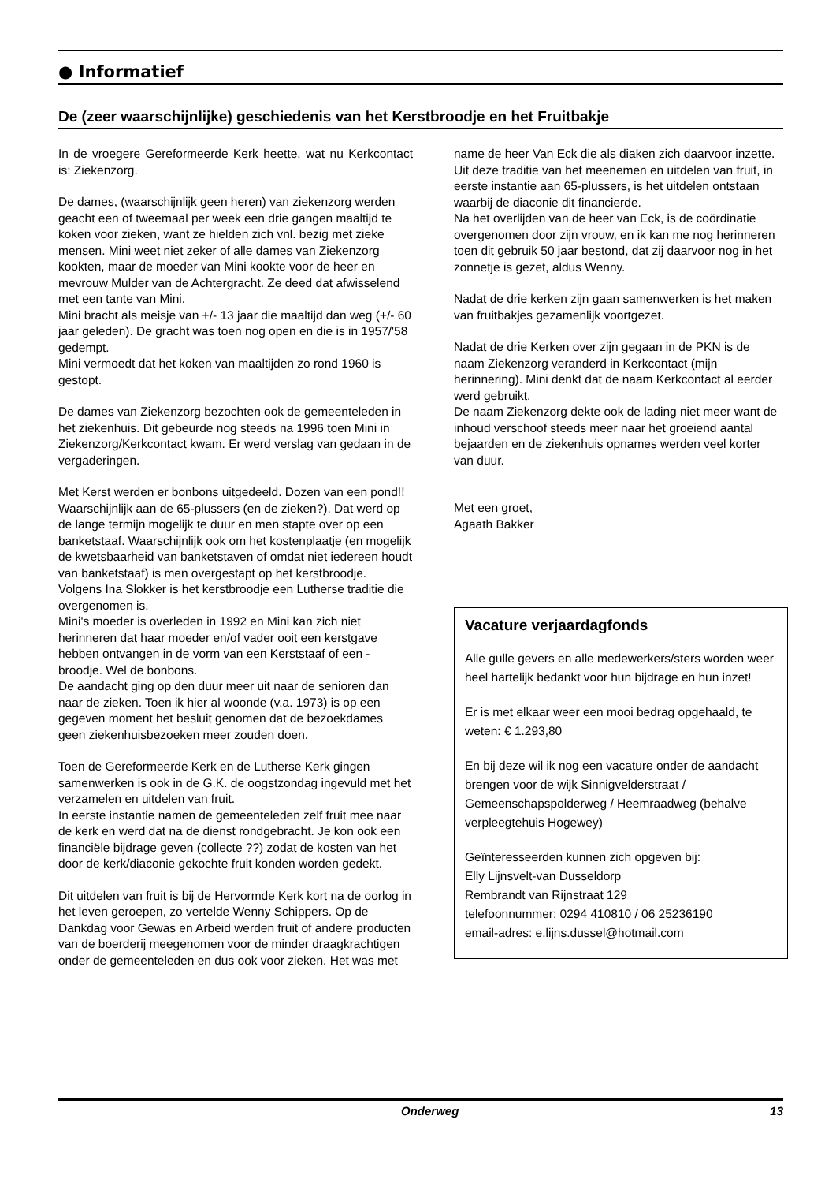● Informatief
De (zeer waarschijnlijke) geschiedenis van het Kerstbroodje en het Fruitbakje
In de vroegere Gereformeerde Kerk heette, wat nu Kerkcontact is: Ziekenzorg.
De dames, (waarschijnlijk geen heren) van ziekenzorg werden geacht een of tweemaal per week een drie gangen maaltijd te koken voor zieken, want ze hielden zich vnl. bezig met zieke mensen. Mini weet niet zeker of alle dames van Ziekenzorg kookten, maar de moeder van Mini kookte voor de heer en mevrouw Mulder van de Achtergracht. Ze deed dat afwisselend met een tante van Mini.
Mini bracht als meisje van +/- 13 jaar die maaltijd dan weg (+/- 60 jaar geleden). De gracht was toen nog open en die is in 1957/'58 gedempt.
Mini vermoedt dat het koken van maaltijden zo rond 1960 is gestopt.
De dames van Ziekenzorg bezochten ook de gemeenteleden in het ziekenhuis. Dit gebeurde nog steeds na 1996 toen Mini in Ziekenzorg/Kerkcontact kwam. Er werd verslag van gedaan in de vergaderingen.
Met Kerst werden er bonbons uitgedeeld. Dozen van een pond!! Waarschijnlijk aan de 65-plussers (en de zieken?). Dat werd op de lange termijn mogelijk te duur en men stapte over op een banketstaaf. Waarschijnlijk ook om het kostenplaatje (en mogelijk de kwetsbaarheid van banketstaven of omdat niet iedereen houdt van banketstaaf) is men overgestapt op het kerstbroodje.
Volgens Ina Slokker is het kerstbroodje een Lutherse traditie die overgenomen is.
Mini's moeder is overleden in 1992 en Mini kan zich niet herinneren dat haar moeder en/of vader ooit een kerstgave hebben ontvangen in de vorm van een Kerststaaf of een -broodje. Wel de bonbons.
De aandacht ging op den duur meer uit naar de senioren dan naar de zieken. Toen ik hier al woonde (v.a. 1973) is op een gegeven moment het besluit genomen dat de bezoekdames geen ziekenhuisbezoeken meer zouden doen.
Toen de Gereformeerde Kerk en de Lutherse Kerk gingen samenwerken is ook in de G.K. de oogstzondag ingevuld met het verzamelen en uitdelen van fruit.
In eerste instantie namen de gemeenteleden zelf fruit mee naar de kerk en werd dat na de dienst rondgebracht. Je kon ook een financiële bijdrage geven (collecte ??) zodat de kosten van het door de kerk/diaconie gekochte fruit konden worden gedekt.
Dit uitdelen van fruit is bij de Hervormde Kerk kort na de oorlog in het leven geroepen, zo vertelde Wenny Schippers. Op de Dankdag voor Gewas en Arbeid werden fruit of andere producten van de boerderij meegenomen voor de minder draagkrachtigen onder de gemeenteleden en dus ook voor zieken. Het was met
name de heer Van Eck die als diaken zich daarvoor inzette. Uit deze traditie van het meenemen en uitdelen van fruit, in eerste instantie aan 65-plussers, is het uitdelen ontstaan waarbij de diaconie dit financierde.
Na het overlijden van de heer van Eck, is de coördinatie overgenomen door zijn vrouw, en ik kan me nog herinneren toen dit gebruik 50 jaar bestond, dat zij daarvoor nog in het zonnetje is gezet, aldus Wenny.
Nadat de drie kerken zijn gaan samenwerken is het maken van fruitbakjes gezamenlijk voortgezet.
Nadat de drie Kerken over zijn gegaan in de PKN is de naam Ziekenzorg veranderd in Kerkcontact (mijn herinnering). Mini denkt dat de naam Kerkcontact al eerder werd gebruikt.
De naam Ziekenzorg dekte ook de lading niet meer want de inhoud verschoof steeds meer naar het groeiend aantal bejaarden en de ziekenhuis opnames werden veel korter van duur.
Met een groet,
Agaath Bakker
Vacature verjaardagfonds
Alle gulle gevers en alle medewerkers/sters worden weer heel hartelijk bedankt voor hun bijdrage en hun inzet!
Er is met elkaar weer een mooi bedrag opgehaald, te weten: € 1.293,80
En bij deze wil ik nog een vacature onder de aandacht brengen voor de wijk Sinnigvelderstraat / Gemeenschapspolderweg / Heemraadweg (behalve verpleegtehuis Hogewey)
Geïnteresseerden kunnen zich opgeven bij:
Elly Lijnsvelt-van Dusseldorp
Rembrandt van Rijnstraat 129
telefoonnummer: 0294 410810 / 06 25236190
email-adres: e.lijns.dussel@hotmail.com
Onderweg 13